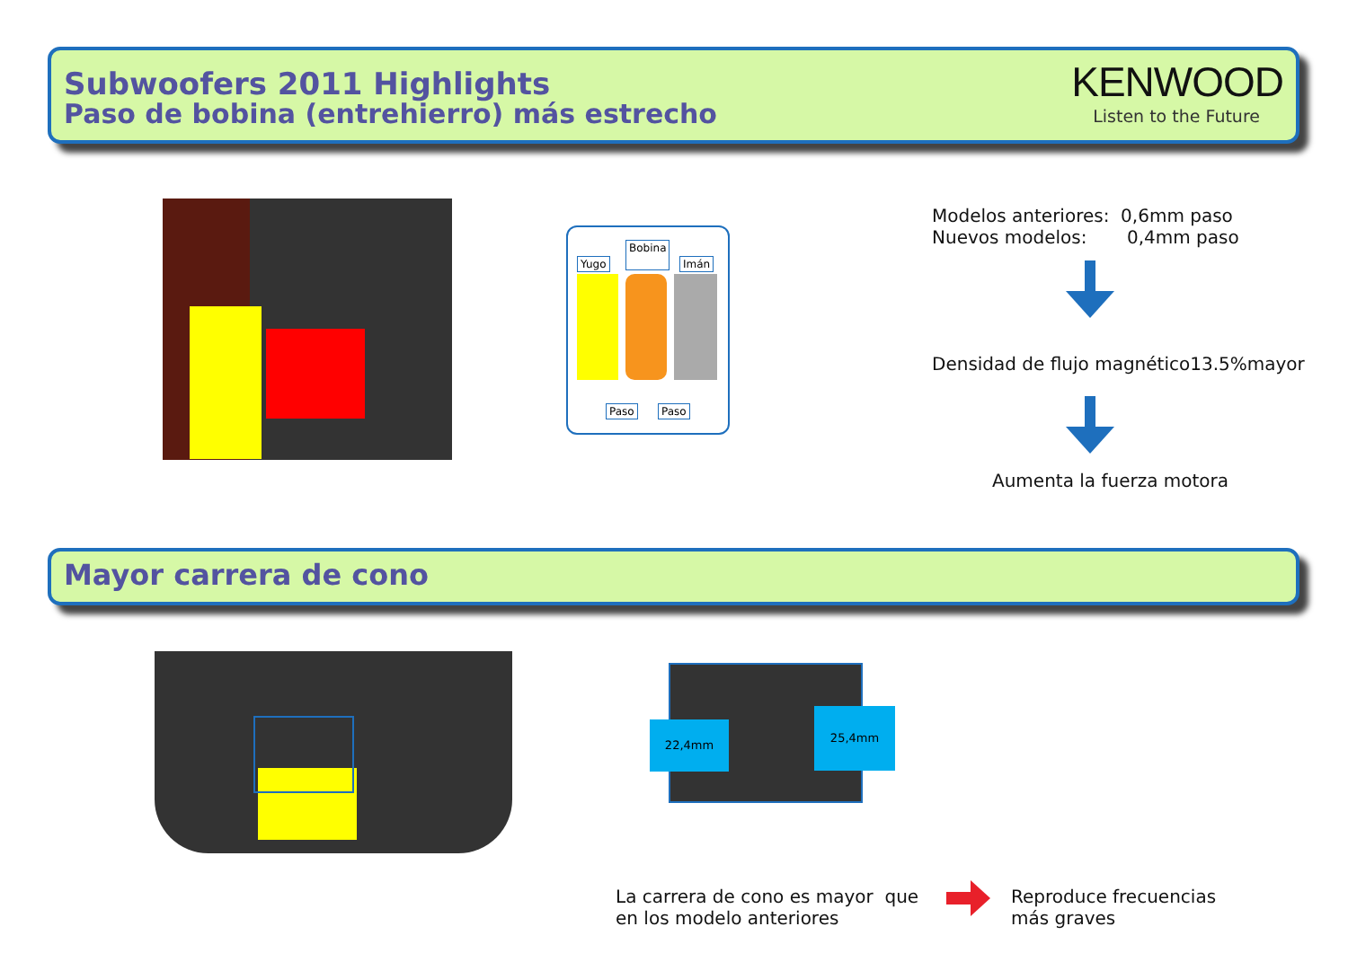Subwoofers 2011 Highlights
Paso de bobina (entrehierro) más estrecho
KENWOOD
Listen to the Future
Yugo
Bobina
Imán
Paso Paso
Modelos anteriores: 0,6mm paso
Nuevos modelos: 0,4mm paso
Densidad de flujo magnético13.5%mayor
Aumenta la fuerza motora
Mayor carrera de cono
22,4mm
25,4mm
La carrera de cono es mayor que
en los modelo anteriores
Reproduce frecuencias
más graves